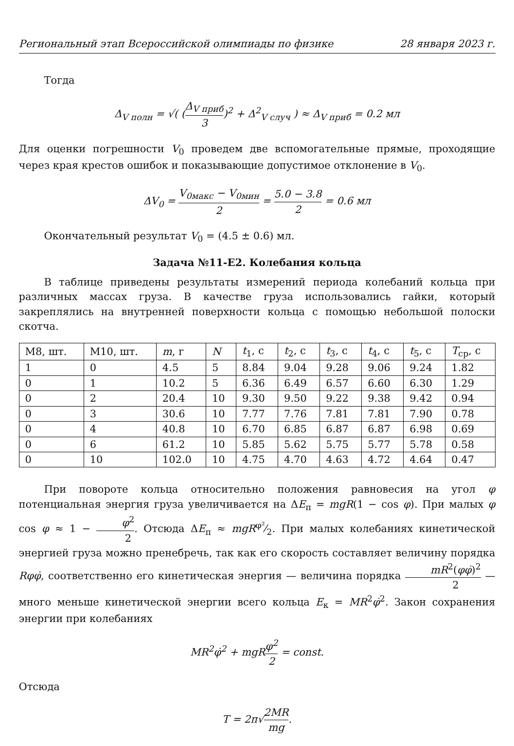Региональный этап Всероссийской олимпиады по физике 28 января 2023 г.
Тогда
Δ<sub>V полн</sub> = √( (Δ<sub>V приб</sub> 3)<sup>2</sup> + Δ<sup>2</sup><sub>V случ</sub> ) ≈ Δ<sub>V приб</sub> = 0.2 мл
Для оценки погрешности V<sub>0</sub> проведем две вспомогательные прямые, проходящие через края крестов ошибок и показывающие допустимое отклонение в V<sub>0</sub>.
ΔV<sub>0</sub> = V<sub>0макс</sub> − V<sub>0мин</sub> 2 = 5.0 − 3.8 2 = 0.6 мл
Окончательный результат V<sub>0</sub> = (4.5 ± 0.6) мл.
Задача №11-E2. Колебания кольца
В таблице приведены результаты измерений периода колебаний кольца при различных массах груза. В качестве груза использовались гайки, который закреплялись на внутренней поверхности кольца с помощью небольшой полоски скотча.
| M8, шт. | M10, шт. | m , г | N | t<sub>1</sub>, с | t<sub>2</sub>, с | t<sub>3</sub>, с | t<sub>4</sub>, с | t<sub>5</sub>, с | T<sub>ср</sub>, с |
| --- | --- | --- | --- | --- | --- | --- | --- | --- | --- |
| 1 | 0 | 4.5 | 5 | 8.84 | 9.04 | 9.28 | 9.06 | 9.24 | 1.82 |
| 0 | 1 | 10.2 | 5 | 6.36 | 6.49 | 6.57 | 6.60 | 6.30 | 1.29 |
| 0 | 2 | 20.4 | 10 | 9.30 | 9.50 | 9.22 | 9.38 | 9.42 | 0.94 |
| 0 | 3 | 30.6 | 10 | 7.77 | 7.76 | 7.81 | 7.81 | 7.90 | 0.78 |
| 0 | 4 | 40.8 | 10 | 6.70 | 6.85 | 6.87 | 6.87 | 6.98 | 0.69 |
| 0 | 6 | 61.2 | 10 | 5.85 | 5.62 | 5.75 | 5.77 | 5.78 | 0.58 |
| 0 | 10 | 102.0 | 10 | 4.75 | 4.70 | 4.63 | 4.72 | 4.64 | 0.47 |
При повороте кольца относительно положения равновесия на угол φ потенциальная энергия груза увеличивается на ΔE<sub>п</sub> = mgR(1 − cos φ). При малых φ cos φ ≈ 1 − φ<sup>2</sup> 2. Отсюда ΔE<sub>п</sub> ≈ mgRφ²⁄2. При малых колебаниях кинетической энергией груза можно пренебречь, так как его скорость составляет величину порядка Rφφ̇, соответственно его кинетическая энергия — величина порядка mR<sup>2</sup>(φφ̇)<sup>2</sup> 2 — много меньше кинетической энергии всего кольца E<sub>к</sub> = MR<sup>2</sup>φ̇<sup>2</sup>. Закон сохранения энергии при колебаниях
MR<sup>2</sup>φ̇<sup>2</sup> + mgR φ<sup>2</sup> 2 = const.
Отсюда
T = 2π√2MR mg.